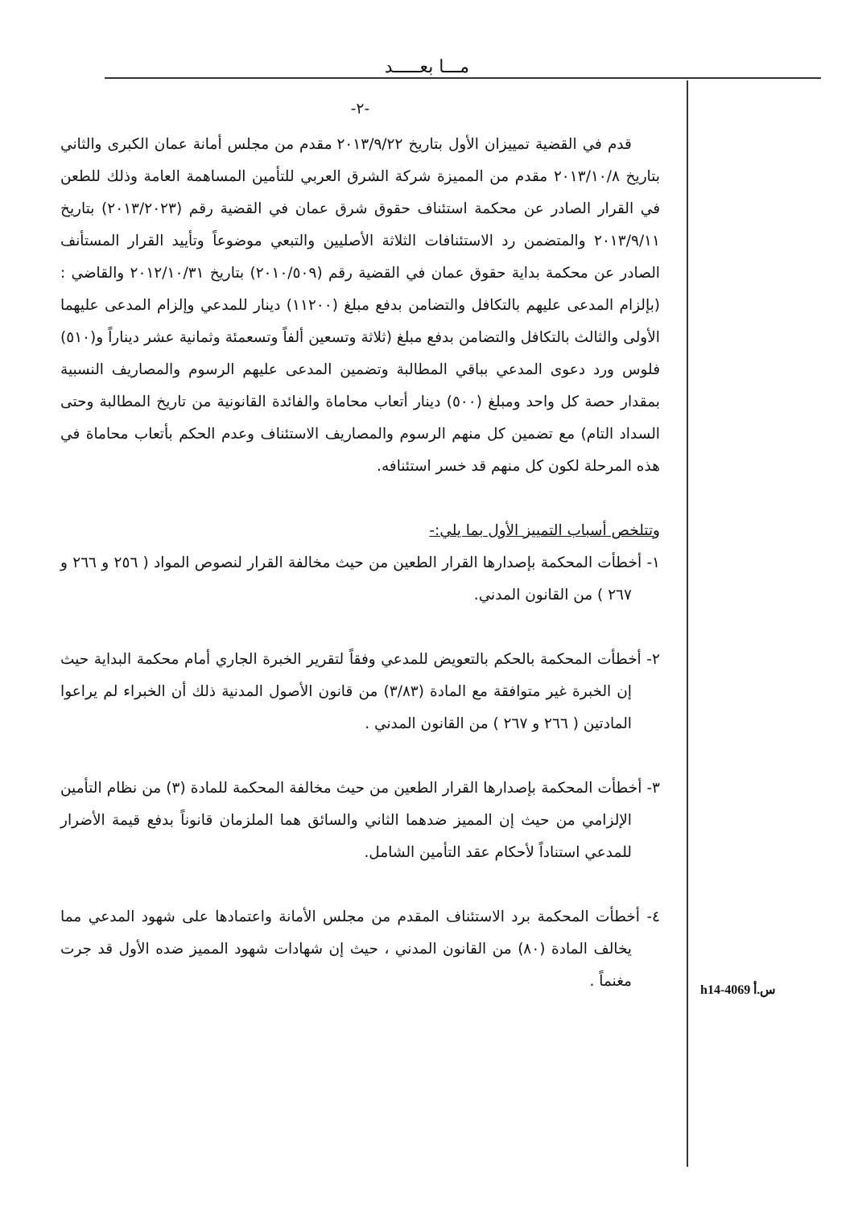مـــا بعـــــد
-٢-
قدم في القضية تمييزان الأول بتاريخ ٢٠١٣/٩/٢٢ مقدم من مجلس أمانة عمان الكبرى والثاني بتاريخ ٢٠١٣/١٠/٨ مقدم من المميزة شركة الشرق العربي للتأمين المساهمة العامة وذلك للطعن في القرار الصادر عن محكمة استئناف حقوق شرق عمان في القضية رقم (٢٠١٣/٢٠٢٣) بتاريخ ٢٠١٣/٩/١١ والمتضمن رد الاستئنافات الثلاثة الأصليين والتبعي موضوعاً وتأييد القرار المستأنف الصادر عن محكمة بداية حقوق عمان في القضية رقم (٢٠١٠/٥٠٩) بتاريخ ٢٠١٢/١٠/٣١ والقاضي : (بإلزام المدعى عليهم بالتكافل والتضامن بدفع مبلغ (١١٢٠٠) دينار للمدعي وإلزام المدعى عليهما الأولى والثالث بالتكافل والتضامن بدفع مبلغ (ثلاثة وتسعين ألفاً وتسعمئة وثمانية عشر ديناراً و(٥١٠) فلوس ورد دعوى المدعي بباقي المطالبة وتضمين المدعى عليهم الرسوم والمصاريف النسبية بمقدار حصة كل واحد ومبلغ (٥٠٠) دينار أتعاب محاماة والفائدة القانونية من تاريخ المطالبة وحتى السداد التام) مع تضمين كل منهم الرسوم والمصاريف الاستئناف وعدم الحكم بأتعاب محاماة في هذه المرحلة لكون كل منهم قد خسر استئنافه.
وتتلخص أسباب التمييز الأول بما يلي:-
١- أخطأت المحكمة بإصدارها القرار الطعين من حيث مخالفة القرار لنصوص المواد ( ٢٥٦ و ٢٦٦ و ٢٦٧ ) من القانون المدني.
٢- أخطأت المحكمة بالحكم بالتعويض للمدعي وفقاً لتقرير الخبرة الجاري أمام محكمة البداية حيث إن الخبرة غير متوافقة مع المادة (٣/٨٣) من قانون الأصول المدنية ذلك أن الخبراء لم يراعوا المادتين ( ٢٦٦ و ٢٦٧ ) من القانون المدني .
٣- أخطأت المحكمة بإصدارها القرار الطعين من حيث مخالفة المحكمة للمادة (٣) من نظام التأمين الإلزامي من حيث إن المميز ضدهما الثاني والسائق هما الملزمان قانوناً بدفع قيمة الأضرار للمدعي استناداً لأحكام عقد التأمين الشامل.
٤- أخطأت المحكمة برد الاستئناف المقدم من مجلس الأمانة واعتمادها على شهود المدعي مما يخالف المادة (٨٠) من القانون المدني ، حيث إن شهادات شهود المميز ضده الأول قد جرت مغنماً .
h14-4069 س.أ